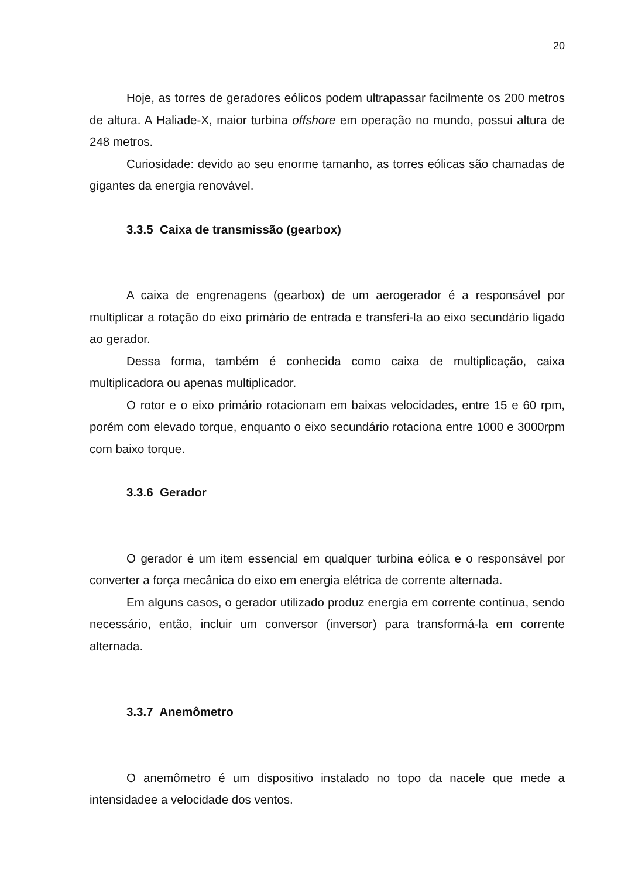20
Hoje, as torres de geradores eólicos podem ultrapassar facilmente os 200 metros de altura. A Haliade-X, maior turbina offshore em operação no mundo, possui altura de 248 metros.
Curiosidade: devido ao seu enorme tamanho, as torres eólicas são chamadas de gigantes da energia renovável.
3.3.5 Caixa de transmissão (gearbox)
A caixa de engrenagens (gearbox) de um aerogerador é a responsável por multiplicar a rotação do eixo primário de entrada e transferi-la ao eixo secundário ligado ao gerador.
Dessa forma, também é conhecida como caixa de multiplicação, caixa multiplicadora ou apenas multiplicador.
O rotor e o eixo primário rotacionam em baixas velocidades, entre 15 e 60 rpm, porém com elevado torque, enquanto o eixo secundário rotaciona entre 1000 e 3000rpm com baixo torque.
3.3.6 Gerador
O gerador é um item essencial em qualquer turbina eólica e o responsável por converter a força mecânica do eixo em energia elétrica de corrente alternada.
Em alguns casos, o gerador utilizado produz energia em corrente contínua, sendo necessário, então, incluir um conversor (inversor) para transformá-la em corrente alternada.
3.3.7 Anemômetro
O anemômetro é um dispositivo instalado no topo da nacele que mede a intensidadee a velocidade dos ventos.